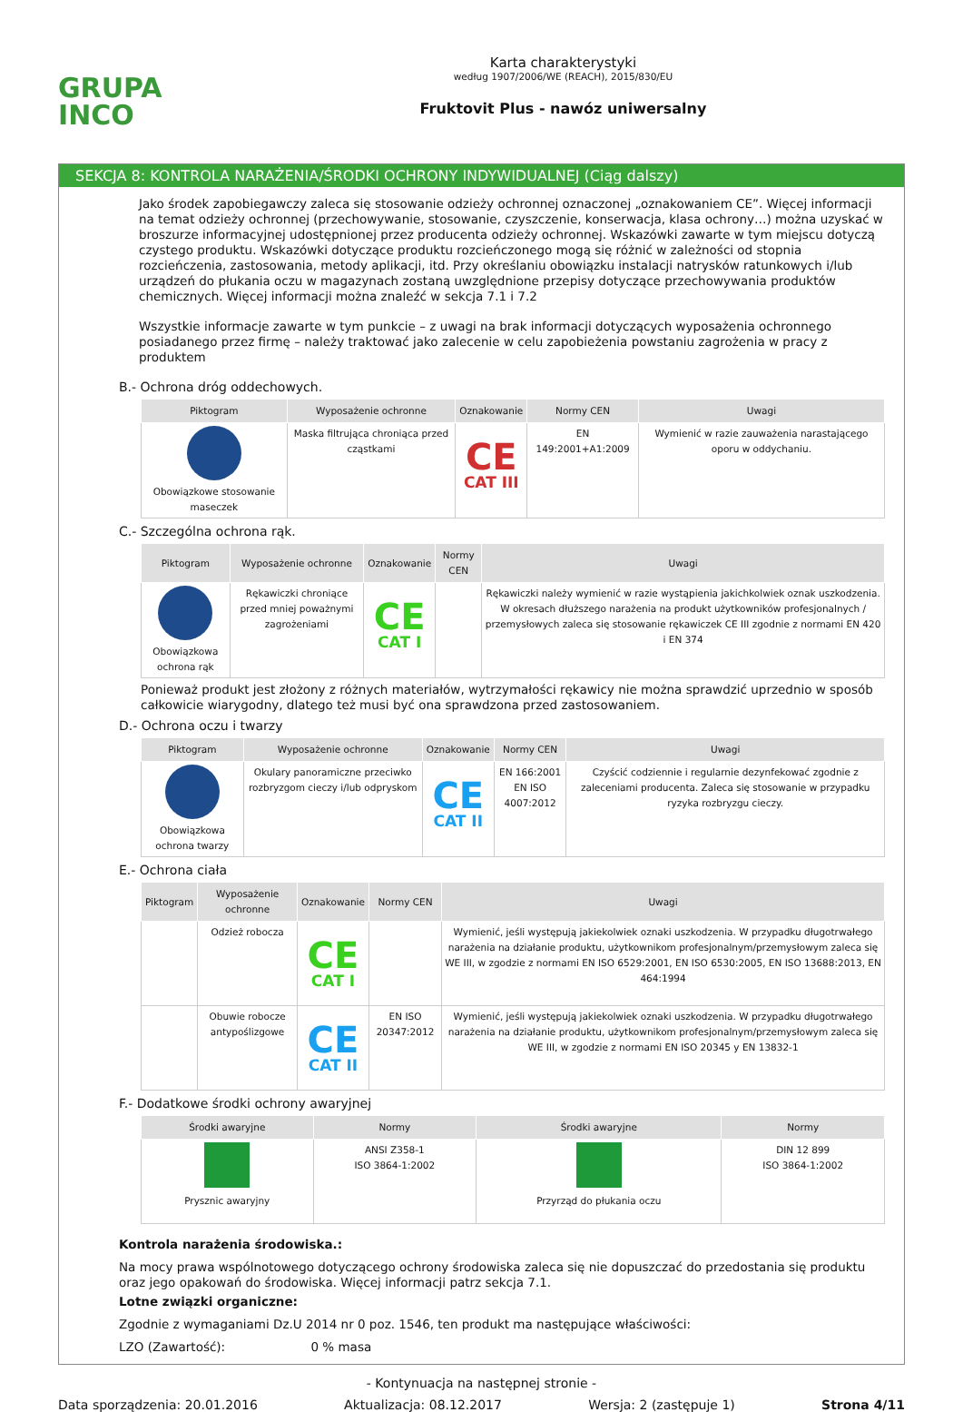GRUPA
INCO
Karta charakterystyki
według 1907/2006/WE (REACH), 2015/830/EU
Fruktovit Plus - nawóz uniwersalny
SEKCJA 8: KONTROLA NARAŻENIA/ŚRODKI OCHRONY INDYWIDUALNEJ (Ciąg dalszy)
Jako środek zapobiegawczy zaleca się stosowanie odzieży ochronnej oznaczonej „oznakowaniem CE”. Więcej informacji na temat odzieży ochronnej (przechowywanie, stosowanie, czyszczenie, konserwacja, klasa ochrony…) można uzyskać w broszurze informacyjnej udostępnionej przez producenta odzieży ochronnej. Wskazówki zawarte w tym miejscu dotyczą czystego produktu. Wskazówki dotyczące produktu rozcieńczonego mogą się różnić w zależności od stopnia rozcieńczenia, zastosowania, metody aplikacji, itd. Przy określaniu obowiązku instalacji natrysków ratunkowych i/lub urządzeń do płukania oczu w magazynach zostaną uwzględnione przepisy dotyczące przechowywania produktów chemicznych. Więcej informacji można znaleźć w sekcja 7.1 i 7.2
Wszystkie informacje zawarte w tym punkcie – z uwagi na brak informacji dotyczących wyposażenia ochronnego posiadanego przez firmę – należy traktować jako zalecenie w celu zapobieżenia powstaniu zagrożenia w pracy z produktem
B.- Ochrona dróg oddechowych.
| Piktogram | Wyposażenie ochronne | Oznakowanie | Normy CEN | Uwagi |
| --- | --- | --- | --- | --- |
| Obowiązkowe stosowanie maseczek | Maska filtrująca chroniąca przed cząstkami | CE CAT III | EN 149:2001+A1:2009 | Wymienić w razie zauważenia narastającego oporu w oddychaniu. |
C.- Szczególna ochrona rąk.
| Piktogram | Wyposażenie ochronne | Oznakowanie | Normy CEN | Uwagi |
| --- | --- | --- | --- | --- |
| Obowiązkowa ochrona rąk | Rękawiczki chroniące przed mniej poważnymi zagrożeniami | CE CAT I | | Rękawiczki należy wymienić w razie wystąpienia jakichkolwiek oznak uszkodzenia. W okresach dłuższego narażenia na produkt użytkowników profesjonalnych / przemysłowych zaleca się stosowanie rękawiczek CE III zgodnie z normami EN 420 i EN 374 |
Ponieważ produkt jest złożony z różnych materiałów, wytrzymałości rękawicy nie można sprawdzić uprzednio w sposób całkowicie wiarygodny, dlatego też musi być ona sprawdzona przed zastosowaniem.
D.- Ochrona oczu i twarzy
| Piktogram | Wyposażenie ochronne | Oznakowanie | Normy CEN | Uwagi |
| --- | --- | --- | --- | --- |
| Obowiązkowa ochrona twarzy | Okulary panoramiczne przeciwko rozbryzgom cieczy i/lub odpryskom | CE CAT II | EN 166:2001 EN ISO 4007:2012 | Czyścić codziennie i regularnie dezynfekować zgodnie z zaleceniami producenta. Zaleca się stosowanie w przypadku ryzyka rozbryzgu cieczy. |
E.- Ochrona ciała
| Piktogram | Wyposażenie ochronne | Oznakowanie | Normy CEN | Uwagi |
| --- | --- | --- | --- | --- |
| | Odzież robocza | CE CAT I | | Wymienić, jeśli występują jakiekolwiek oznaki uszkodzenia. W przypadku długotrwałego narażenia na działanie produktu, użytkownikom profesjonalnym/przemysłowym zaleca się WE III, w zgodzie z normami EN ISO 6529:2001, EN ISO 6530:2005, EN ISO 13688:2013, EN 464:1994 |
| | Obuwie robocze antypoślizgowe | CE CAT II | EN ISO 20347:2012 | Wymienić, jeśli występują jakiekolwiek oznaki uszkodzenia. W przypadku długotrwałego narażenia na działanie produktu, użytkownikom profesjonalnym/przemysłowym zaleca się WE III, w zgodzie z normami EN ISO 20345 y EN 13832-1 |
F.- Dodatkowe środki ochrony awaryjnej
| Środki awaryjne | Normy | Środki awaryjne | Normy |
| --- | --- | --- | --- |
| Prysznic awaryjny | ANSI Z358-1 ISO 3864-1:2002 | Przyrząd do płukania oczu | DIN 12 899 ISO 3864-1:2002 |
Kontrola narażenia środowiska.:
Na mocy prawa wspólnotowego dotyczącego ochrony środowiska zaleca się nie dopuszczać do przedostania się produktu oraz jego opakowań do środowiska. Więcej informacji patrz sekcja 7.1.
Lotne związki organiczne:
Zgodnie z wymaganiami Dz.U 2014 nr 0 poz. 1546, ten produkt ma następujące właściwości:
LZO (Zawartość): 0 % masa
- Kontynuacja na następnej stronie -
Data sporządzenia: 20.01.2016 Aktualizacja: 08.12.2017 Wersja: 2 (zastępuje 1) Strona 4/11